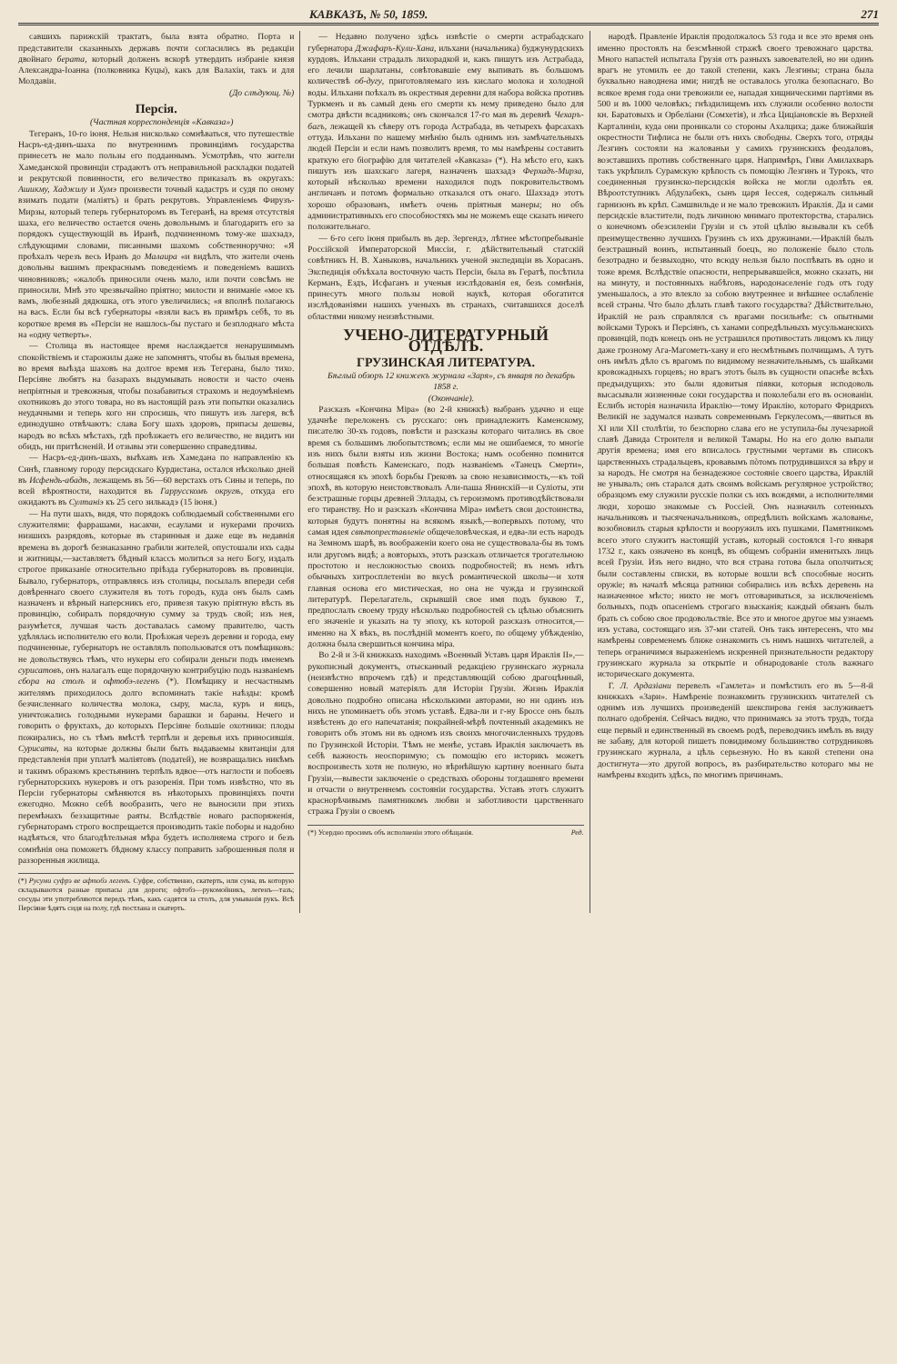КАВКАЗЪ, № 50, 1859. 271
савшихъ парижскій трактатъ, была взята обратно. Порта и представители сказанныхъ державъ почти согласились въ редакціи двойнаго берата, который долженъ вскорѣ утвердить избраніе князя Александра-Іоанна (полковника Куцы), какъ для Валахіи, такъ и для Молдавіи.
(До слѣдующ. №)
Персія.
(Частная корреспонденція «Кавказа»)
Тегеранъ, 10-го іюня. Нельзя нисколько сомнѣваться, что путешествіе Насръ-ед-динъ-шаха по внутреннимъ провинціямъ государства принесетъ не мало пользы его подданнымъ. Усмотрѣвъ, что жители Хамеданской провинціи страдаютъ отъ неправильной раскладки податей и рекрутской повинности, его величество приказалъ въ округахъ: Ашикму, Хаджилу и Хумэ произвести точный кадастръ и судя по оному взимать подати (маліятъ) и брать рекрутовъ. Управленіемъ Фирузъ-Мирзы, который теперь губернаторомъ въ Тегеранѣ, на время отсутствія шаха, его величество остается очень довольнымъ и благодаритъ его за порядокъ существующій въ Иранѣ, подчиненномъ тому-же шахзадэ, слѣдующими словами, писанными шахомъ собственноручно: «Я проѣхалъ черезъ весь Иранъ до Малаира «и видѣлъ, что жители очень довольны вашимъ прекраснымъ поведеніемъ и поведеніемъ вашихъ чиновниковъ; «жалобъ приносили очень мало, или почти совсѣмъ не приносили. Мнѣ это чрезвычайно пріятно; милости и вниманіе «мое къ вамъ, любезный дядюшка, отъ этого увеличились; «я вполнѣ полагаюсь на васъ. Если бы всѣ губернаторы «взяли васъ въ примѣръ себѣ, то въ короткое время въ «Персіи не нашлось-бы пустаго и безплоднаго мѣста на «одну четверть».
— Столица въ настоящее время наслаждается ненарушимымъ спокойствіемъ и старожилы даже не запомнятъ, чтобы въ былыя времена, во время выѣзда шаховъ на долгое время изъ Тегерана, было тихо. Персіяне любятъ на базарахъ выдумывать новости и часто очень непріятныя и тревожныя, чтобы позабавиться страхомъ и недоумѣніемъ охотниковъ до этого товара, но въ настоящій разъ эти попытки оказались неудачными и теперь кого ни спросишь, что пишутъ изъ лагеря, всѣ единодушно отвѣчаютъ: слава Богу шахъ здоровъ, припасы дешевы, народъ во всѣхъ мѣстахъ, гдѣ проѣзжаетъ его величество, не видитъ ни обидъ, ни притѣсненій. И отзывы эти совершенно справедливы.
— Насръ-ед-динъ-шахъ, выѣхавъ изъ Хамедана по направленію къ Синѣ, главному городу персидскаго Курдистана, остался нѣсколько дней въ Исфендь-абадѣ, лежащемъ въ 56—60 верстахъ отъ Сины и теперь, по всей вѣроятности, находится въ Гаррусскомъ округѣ, откуда его ожидаютъ въ Султаніэ къ 25 сего зилькадэ (15 іюня.)
— На пути шахъ, видя, что порядокъ соблюдаемый собственными его служителями: фаррашами, насакчи, есаулами и нукерами прочихъ низшихъ разрядовъ, которые въ старинныя и даже еще въ недавнія времена въ дорогѣ безнаказанно грабили жителей, опустошали ихъ сады и житницы,—заставляетъ бѣдный классъ молиться за него Богу, издалъ строгое приказаніе относительно пріѣзда губернаторовъ въ провинціи. Бывало, губернаторъ, отправляясь изъ столицы, посылалъ впереди себя довѣреннаго своего служителя въ тотъ городъ, куда онъ былъ самъ назначенъ и вѣрный наперсникъ его, привезя такую пріятную вѣсть въ провинцію, собиралъ порядочную сумму за трудъ свой; изъ нея, разумѣется, лучшая часть доставалась самому правителю, часть удѣлялась исполнителю его воли. Проѣзжая черезъ деревни и города, ему подчиненные, губернаторъ не оставлялъ попользоватся отъ помѣщиковъ: не довольствуясь тѣмъ, что нукеры его собирали деньги подъ именемъ сурисатовъ, онъ налагалъ еще порядочную контрибуцію подъ названіемъ сбора на столъ и офтобэ-легенъ (*). Помѣщику и несчастнымъ жителямъ приходилось долго вспоминать такіе наѣзды: кромѣ безчисленнаго количества молока, сыру, масла, куръ и яицъ, уничтожались голодными нукерами барашки и бараны. Нечего и говорить о фруктахъ, до которыхъ Персіяне большіе охотники: плоды пожирались, но съ тѣмъ вмѣстѣ терпѣли и деревья ихъ приносившія. Сурисаты, на которые должны были быть выдаваемы квитанціи для представленія при уплатѣ маліятовъ (податей), не возвращались никѣмъ и такимъ образомъ крестьянинъ терпѣлъ вдвое—отъ наглости и побоевъ губернаторскихъ нукеровъ и отъ разоренія. При томъ извѣстно, что въ Персіи губернаторы смѣняются въ нѣкоторыхъ провинціяхъ почти ежегодно. Можно себѣ вообразить, чего не выносили при этихъ перемѣнахъ беззащитные раяты. Вслѣдствіе новаго распоряженія, губернаторамъ строго воспрещается производить такіе поборы и надобно надѣяться, что благодѣтельная мѣра будетъ исполняема строго и безъ сомнѣнія она поможетъ бѣдному классу поправить заброшенныя поля и раззоренныя жилища.
(*) Русуми суфрэ ве афтобэ легенъ. Суфре, собственно, скатерть, или сума, въ которую складываются разные припасы для дороги; офтобэ—рукомойникъ, легенъ—тазъ; сосуды эти употребляются передъ тѣмъ, какъ садятся за столъ, для умыванія рукъ. Всѣ Персіяне ѣдятъ сидя на полу, гдѣ постлана и скатерть.
— Недавно получено здѣсь извѣстіе о смерти астрабадскаго губернатора Джафаръ-Кули-Хана, ильхани (начальника) буджунурдскихъ курдовъ. Ильхани страдалъ лихорадкой и, какъ пишутъ изъ Астрабада, его лечили шарлатаны, совѣтовавшіе ему выпивать въ большомъ количествѣ об-дугу, приготовляемаго изъ кислаго молока и холодной воды. Ильхани поѣхалъ въ окрестныя деревни для набора войска противъ Туркменъ и въ самый день его смерти къ нему приведено было для смотра двѣсти всадниковъ; онъ скончался 17-го мая въ деревнѣ Чехаръ-багъ, лежащей къ сѣверу отъ города Астрабада, въ четырехъ фарсахахъ оттуда. Ильхани по нашему мнѣнію былъ однимъ изъ замѣчательныхъ людей Персіи и если намъ позволитъ время, то мы намѣрены составить краткую его біографію для читателей «Кавказа» (*). На мѣсто его, какъ пишутъ изъ шахскаго лагеря, назначенъ шахзадэ Ферхадъ-Мирза, который нѣсколько времени находился подъ покровительствомъ англичанъ и потомъ формально отказался отъ онаго. Шахзадэ этотъ хорошо образованъ, имѣетъ очень пріятныя манеры; но объ административныхъ его способностяхъ мы не можемъ еще сказать ничего положительнаго.
— 6-го сего іюня прибылъ въ дер. Зергендэ, лѣтнее мѣстопребываніе Россійской Императорской Миссіи, г. дѣйствительный статскій совѣтникъ Н. В. Ханыковъ, начальникъ ученой экспедиціи въ Хорасанъ. Экспедиція объѣхала восточную часть Персіи, была въ Гератѣ, посѣтила Керманъ, Ездъ, Исфаганъ и ученыя изслѣдованія ея, безъ сомнѣнія, принесутъ много пользы новой наукѣ, которая обогатится изслѣдованіями нашихъ ученыхъ въ странахъ, считавшихся доселѣ областями никому неизвѣстными.
УЧЕНО-ЛИТЕРАТУРНЫЙ ОТДѢЛЪ.
ГРУЗИНСКАЯ ЛИТЕРАТУРА.
Бѣглый обзоръ 12 книжекъ журнала «Заря», съ января по декабрь 1858 г.
(Окончаніе).
Разсказъ «Кончина Міра» (во 2-й книжкѣ) выбранъ удачно и еще удачнѣе переложенъ съ русскаго: онъ принадлежитъ Каменскому, писателю 30-хъ годовъ, повѣсти и разсказы котораго читались въ свое время съ большимъ любопытствомъ; если мы не ошибаемся, то многіе изъ нихъ были взяты изъ жизни Востока; намъ особенно помнится большая повѣсть Каменскаго, подъ названіемъ «Танецъ Смерти», относящаяся къ эпохѣ борьбы Грековъ за свою независимость,—къ той эпохѣ, въ которую неистовствовалъ Али-паша Янинскій—и Суліоты, эти безстрашные горцы древней Эллады, съ героизмомъ противодѣйствовали его тиранству. Но и разсказъ «Кончина Міра» имѣетъ свои достоинства, которыя будутъ понятны на всякомъ языкѣ,—вопервыхъ потому, что самая идея свѣтопреставленіе общечеловѣческая, и едва-ли есть народъ на Земномъ шарѣ, въ воображеніи коего она не существовала-бы въ томъ или другомъ видѣ; а вовторыхъ, этотъ разсказъ отличается трогательною простотою и несложностью своихъ подробностей; въ немъ нѣтъ обычныхъ хитросплетеніи во вкусѣ романтической школы—и хотя главная основа его мистическая, но она не чужда и грузинской литературѣ. Перелагатель, скрывшій свое имя подъ буквою Т., предпослалъ своему труду нѣсколько подробностей съ цѣлью объяснить его значеніе и указать на ту эпоху, къ которой разсказъ относится,—именно на X вѣкъ, въ послѣдній моментъ коего, по общему убѣжденію, должна была свершиться кончина міра.
Во 2-й и 3-й книжкахъ находимъ «Военный Уставъ царя Ираклія II»,—рукописный документъ, отысканный редакціею грузинскаго журнала (неизвѣстно впрочемъ гдѣ) и представляющій собою драгоцѣнный, совершенно новый матеріялъ для Исторіи Грузіи. Жизнь Ираклія довольно подробно описана нѣсколькими авторами, но ни одинъ изъ нихъ не упоминаетъ объ этомъ уставѣ. Едва-ли и г-ну Броссе онъ былъ извѣстенъ до его напечатанія; покрайней-мѣрѣ почтенный академикъ не говоритъ объ этомъ ни въ одномъ изъ своихъ многочисленныхъ трудовъ по Грузинской Исторіи. Тѣмъ не менѣе, уставъ Ираклія заключаетъ въ себѣ важность неоспоримую; съ помощію его историкъ можетъ воспроизвесть хотя не полную, но вѣрнѣйшую картину военнаго быта Грузіи,—вывести заключеніе о средствахъ обороны тогдашняго времени и отчасти о внутреннемъ состояніи государства. Уставъ этотъ служитъ краснорѣчивымъ памятникомъ любви и заботливости царственнаго стража Грузіи о своемъ
(*) Усердно просимъ объ исполненіи этого обѣщанія. Ред.
народѣ. Правленіе Ираклія продолжалось 53 года и все это время онъ именно простоялъ на безсмѣнной стражѣ своего тревожнаго царства. Много напастей испытала Грузія отъ разныхъ завоевателей, но ни одинъ врагъ не утомилъ ее до такой степени, какъ Лезгины; страна была буквально наводнена ими; нигдѣ не оставалось уголка безопаснаго. Во всякое время года они тревожили ее, нападая хищническими партіями въ 500 и въ 1000 человѣкъ; гнѣздилищемъ ихъ служили особенно волости кн. Баратовыхъ и Орбеліани (Сомхетія), и лѣса Циціановскіе въ Верхней Карталиніи, куда они проникали со стороны Ахалциха; даже ближайшія окрестности Тифлиса не были отъ нихъ свободны. Сверхъ того, отряды Лезгинъ состояли на жалованьи у самихъ грузинскихъ феодаловъ, возставшихъ противъ собственнаго царя. Напримѣръ, Гиви Амилахваръ такъ укрѣпилъ Сурамскую крѣпость съ помощію Лезгинъ и Турокъ, что соединенныя грузинско-персидскія войска не могли одолѣть ея. Вѣроотступникъ Абдулабекъ, сынъ царя Іессея, содержалъ сильный гарнизонъ въ крѣп. Самшвильде и не мало тревожилъ Ираклія. Да и сами персидскіе властители, подъ личиною мнимаго протекторства, старались о конечномъ обезсиленіи Грузіи и съ этой цѣлію вызывали къ себѣ преимущественно лучшихъ Грузинъ съ ихъ дружинами.—Ираклій былъ безстрашный воинъ, испытанный боецъ, но положеніе было столь безотрадно и безвыходно, что всюду нельзя было поспѣвать въ одно и тоже время. Вслѣдствіе опасности, непрерывавшейся, можно сказать, ни на минуту, и постоянныхъ набѣговъ, народонаселеніе годъ отъ году уменьшалось, а это влекло за собою внутреннее и внѣшнее ослабленіе всей страны. Что было дѣлать главѣ такого государства? Дѣйствительно, Ираклій не разъ справлялся съ врагами посильнѣе: съ опытными войсками Турокъ и Персіянъ, съ ханами сопредѣльныхъ мусульманскихъ провинцій, подъ конецъ онъ не устрашился противостать лицомъ къ лицу даже грозному Ага-Магометъ-хану и его несмѣтнымъ полчищамъ. А тутъ онъ имѣлъ дѣло съ врагомъ по видимому незначительнымъ, съ шайками кровожадныхъ горцевъ; но врагъ этотъ былъ въ сущности опаснѣе всѣхъ предъидущихъ: это были ядовитыя піявки, которыя исподоволь высасывали жизненные соки государства и поколебали его въ основаніи. Еслибъ исторія назначила Ираклію—тому Ираклію, котораго Фридрихъ Великій не задумался назвать современнымъ Геркулесомъ,—явиться въ XI или XII столѣтіи, то безспорно слава его не уступила-бы лучезарной славѣ Давида Строителя и великой Тамары. Но на его долю выпали другія времена; имя его вписалось грустными чертами въ списокъ царственныхъ страдальцевъ, кровавымъ пòтомъ потрудившихся за вѣру и за народъ. Не смотря на безнадежное состояніе своего царства, Ираклій не унывалъ; онъ старался дать своимъ войскамъ регулярное устройство; образцомъ ему служили русскіе полки съ ихъ вождями, а исполнителями люди, хорошо знакомые съ Россіей. Онъ назначилъ сотенныхъ начальниковъ и тысяченачальниковъ, опредѣлилъ войскамъ жалованье, возобновилъ старыя крѣпости и вооружилъ ихъ пушками. Памятникомъ всего этого служитъ настоящій уставъ, который состоялся 1-го января 1732 г., какъ означено въ концѣ, въ общемъ собраніи именитыхъ лицъ всей Грузіи. Изъ него видно, что вся страна готова была ополчиться; были составлены списки, въ которые вошли всѣ способные носить оружіе; въ началѣ мѣсяца ратники собирались изъ всѣхъ деревень на назначенное мѣсто; никто не могъ отговариваться, за исключеніемъ больныхъ, подъ опасеніемъ строгаго взысканія; каждый обязанъ былъ брать съ собою свое продовольствіе. Все это и многое другое мы узнаемъ изъ устава, состоящаго изъ 37-ми статей. Онъ такъ интересенъ, что мы намѣрены современемъ ближе ознакомить съ нимъ нашихъ читателей, а теперь ограничимся выраженіемъ искренней признательности редактору грузинскаго журнала за открытіе и обнародованіе столь важнаго историческаго документа.
Г. Л. Ардазіани перевелъ «Гамлета» и помѣстилъ его въ 5—8-й книжкахъ «Зари». Намѣреніе познакомить грузинскихъ читателей съ однимъ изъ лучшихъ произведеній шекспирова генія заслуживаетъ полнаго одобренія. Сейчасъ видно, что принимаясь за этотъ трудъ, тогда еще первый и единственный въ своемъ родѣ, переводчикъ имѣлъ въ виду не забаву, для которой пишетъ повидимому большинство сотрудниковъ грузинскаго журнала, а цѣль серьезную. Но въ какой степени она достигнута—это другой вопросъ, въ разбирательство котораго мы не намѣрены входить здѣсь, по многимъ причинамъ.